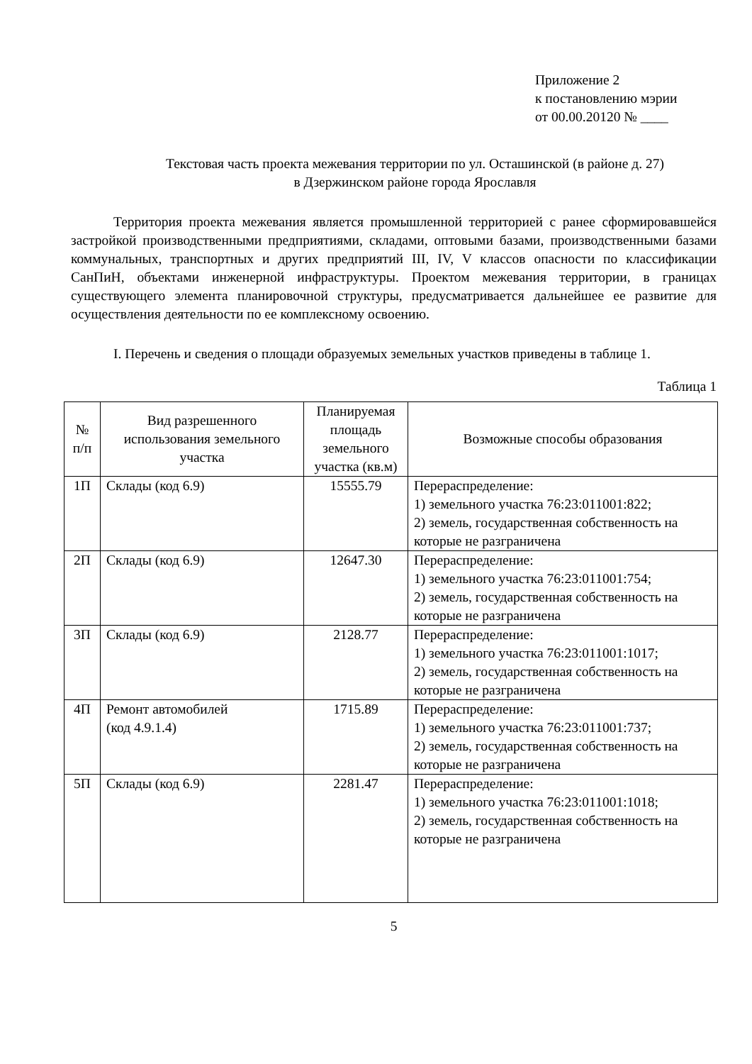Приложение 2
к постановлению мэрии
от 00.00.20120 № ____
Текстовая часть проекта межевания территории по ул. Осташинской (в районе д. 27)
в Дзержинском районе города Ярославля
Территория проекта межевания является промышленной территорией с ранее сформировавшейся застройкой производственными предприятиями, складами, оптовыми базами, производственными базами коммунальных, транспортных и других предприятий III, IV, V классов опасности по классификации СанПиН, объектами инженерной инфраструктуры. Проектом межевания территории, в границах существующего элемента планировочной структуры, предусматривается дальнейшее ее развитие для осуществления деятельности по ее комплексному освоению.
I. Перечень и сведения о площади образуемых земельных участков приведены в таблице 1.
Таблица 1
| № п/п | Вид разрешенного использования земельного участка | Планируемая площадь земельного участка (кв.м) | Возможные способы образования |
| --- | --- | --- | --- |
| 1П | Склады (код 6.9) | 15555.79 | Перераспределение: 1) земельного участка 76:23:011001:822; 2) земель, государственная собственность на которые не разграничена |
| 2П | Склады (код 6.9) | 12647.30 | Перераспределение: 1) земельного участка 76:23:011001:754; 2) земель, государственная собственность на которые не разграничена |
| 3П | Склады (код 6.9) | 2128.77 | Перераспределение: 1) земельного участка 76:23:011001:1017; 2) земель, государственная собственность на которые не разграничена |
| 4П | Ремонт автомобилей (код 4.9.1.4) | 1715.89 | Перераспределение: 1) земельного участка 76:23:011001:737; 2) земель, государственная собственность на которые не разграничена |
| 5П | Склады (код 6.9) | 2281.47 | Перераспределение: 1) земельного участка 76:23:011001:1018; 2) земель, государственная собственность на которые не разграничена |
5